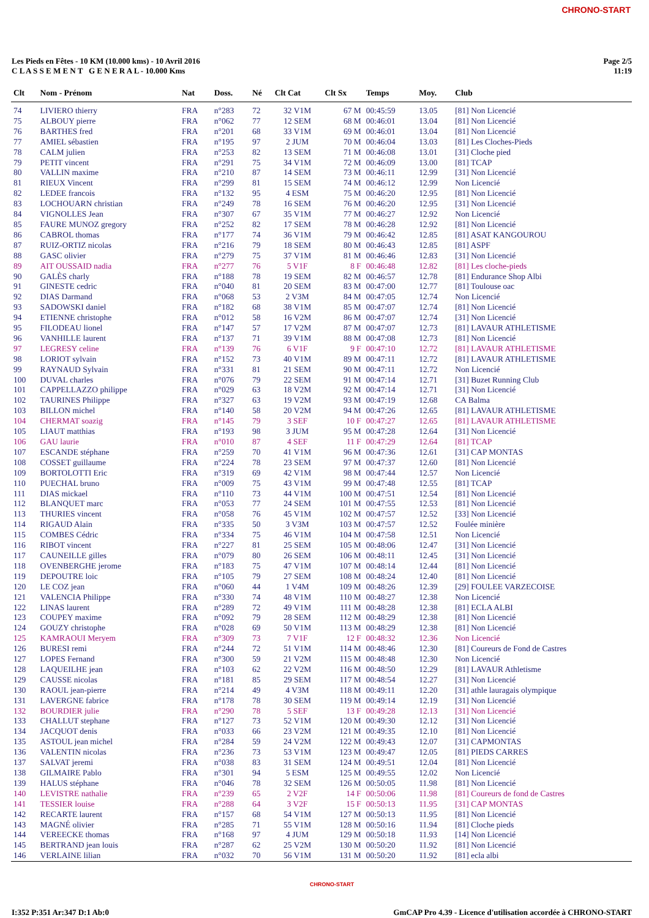CHRONO-START
Les Pieds en Fêtes - 10 KM (10.000 kms) - 10 Avril 2016
C L A S S E M E N T G E N E R A L - 10.000 Kms
Page 2/5
11:19
| Clt | Nom - Prénom | Nat | Doss. | Né | Clt Cat | Clt Sx | Temps | Moy. | Club |
| --- | --- | --- | --- | --- | --- | --- | --- | --- | --- |
| 74 | LIVIERO thierry | FRA | n°283 | 72 | 32 V1M | 67 M | 00:45:59 | 13.05 | [81] Non Licencié |
| 75 | ALBOUY pierre | FRA | n°062 | 77 | 12 SEM | 68 M | 00:46:01 | 13.04 | [81] Non Licencié |
| 76 | BARTHES fred | FRA | n°201 | 68 | 33 V1M | 69 M | 00:46:01 | 13.04 | [81] Non Licencié |
| 77 | AMIEL sébastien | FRA | n°195 | 97 | 2 JUM | 70 M | 00:46:04 | 13.03 | [81] Les Cloches-Pieds |
| 78 | CALM julien | FRA | n°253 | 82 | 13 SEM | 71 M | 00:46:08 | 13.01 | [31] Cloche pied |
| 79 | PETIT vincent | FRA | n°291 | 75 | 34 V1M | 72 M | 00:46:09 | 13.00 | [81] TCAP |
| 80 | VALLIN maxime | FRA | n°210 | 87 | 14 SEM | 73 M | 00:46:11 | 12.99 | [31] Non Licencié |
| 81 | RIEUX Vincent | FRA | n°299 | 81 | 15 SEM | 74 M | 00:46:12 | 12.99 | Non Licencié |
| 82 | LEDEE francois | FRA | n°132 | 95 | 4 ESM | 75 M | 00:46:20 | 12.95 | [81] Non Licencié |
| 83 | LOCHOUARN christian | FRA | n°249 | 78 | 16 SEM | 76 M | 00:46:20 | 12.95 | [31] Non Licencié |
| 84 | VIGNOLLES Jean | FRA | n°307 | 67 | 35 V1M | 77 M | 00:46:27 | 12.92 | Non Licencié |
| 85 | FAURE MUNOZ gregory | FRA | n°252 | 82 | 17 SEM | 78 M | 00:46:28 | 12.92 | [81] Non Licencié |
| 86 | CABROL thomas | FRA | n°177 | 74 | 36 V1M | 79 M | 00:46:42 | 12.85 | [81] ASAT KANGOUROU |
| 87 | RUIZ-ORTIZ nicolas | FRA | n°216 | 79 | 18 SEM | 80 M | 00:46:43 | 12.85 | [81] ASPF |
| 88 | GASC olivier | FRA | n°279 | 75 | 37 V1M | 81 M | 00:46:46 | 12.83 | [31] Non Licencié |
| 89 | AIT OUSSAID nadia | FRA | n°277 | 76 | 5 V1F | 8 F | 00:46:48 | 12.82 | [81] Les cloche-pieds |
| 90 | GALÈS charly | FRA | n°188 | 78 | 19 SEM | 82 M | 00:46:57 | 12.78 | [81] Endurance Shop Albi |
| 91 | GINESTE cedric | FRA | n°040 | 81 | 20 SEM | 83 M | 00:47:00 | 12.77 | [81] Toulouse oac |
| 92 | DIAS Darmand | FRA | n°068 | 53 | 2 V3M | 84 M | 00:47:05 | 12.74 | Non Licencié |
| 93 | SADOWSKI daniel | FRA | n°182 | 68 | 38 V1M | 85 M | 00:47:07 | 12.74 | [81] Non Licencié |
| 94 | ETIENNE christophe | FRA | n°012 | 58 | 16 V2M | 86 M | 00:47:07 | 12.74 | [31] Non Licencié |
| 95 | FILODEAU lionel | FRA | n°147 | 57 | 17 V2M | 87 M | 00:47:07 | 12.73 | [81] LAVAUR ATHLETISME |
| 96 | VANHILLE laurent | FRA | n°137 | 71 | 39 V1M | 88 M | 00:47:08 | 12.73 | [81] Non Licencié |
| 97 | LEGRESY celine | FRA | n°139 | 76 | 6 V1F | 9 F | 00:47:10 | 12.72 | [81] LAVAUR ATHLETISME |
| 98 | LORIOT sylvain | FRA | n°152 | 73 | 40 V1M | 89 M | 00:47:11 | 12.72 | [81] LAVAUR ATHLETISME |
| 99 | RAYNAUD Sylvain | FRA | n°331 | 81 | 21 SEM | 90 M | 00:47:11 | 12.72 | Non Licencié |
| 100 | DUVAL charles | FRA | n°076 | 79 | 22 SEM | 91 M | 00:47:14 | 12.71 | [31] Buzet Running Club |
| 101 | CAPPELLAZZO philippe | FRA | n°029 | 63 | 18 V2M | 92 M | 00:47:14 | 12.71 | [31] Non Licencié |
| 102 | TAURINES Philippe | FRA | n°327 | 63 | 19 V2M | 93 M | 00:47:19 | 12.68 | CA Balma |
| 103 | BILLON michel | FRA | n°140 | 58 | 20 V2M | 94 M | 00:47:26 | 12.65 | [81] LAVAUR ATHLETISME |
| 104 | CHERMAT soazig | FRA | n°145 | 79 | 3 SEF | 10 F | 00:47:27 | 12.65 | [81] LAVAUR ATHLETISME |
| 105 | LIAUT matthias | FRA | n°193 | 98 | 3 JUM | 95 M | 00:47:28 | 12.64 | [31] Non Licencié |
| 106 | GAU laurie | FRA | n°010 | 87 | 4 SEF | 11 F | 00:47:29 | 12.64 | [81] TCAP |
| 107 | ESCANDE stéphane | FRA | n°259 | 70 | 41 V1M | 96 M | 00:47:36 | 12.61 | [31] CAP MONTAS |
| 108 | COSSET guillaume | FRA | n°224 | 78 | 23 SEM | 97 M | 00:47:37 | 12.60 | [81] Non Licencié |
| 109 | BORTOLOTTI Eric | FRA | n°319 | 69 | 42 V1M | 98 M | 00:47:44 | 12.57 | Non Licencié |
| 110 | PUECHAL bruno | FRA | n°009 | 75 | 43 V1M | 99 M | 00:47:48 | 12.55 | [81] TCAP |
| 111 | DIAS mickael | FRA | n°110 | 73 | 44 V1M | 100 M | 00:47:51 | 12.54 | [81] Non Licencié |
| 112 | BLANQUET marc | FRA | n°053 | 77 | 24 SEM | 101 M | 00:47:55 | 12.53 | [81] Non Licencié |
| 113 | THURIES vincent | FRA | n°058 | 76 | 45 V1M | 102 M | 00:47:57 | 12.52 | [33] Non Licencié |
| 114 | RIGAUD Alain | FRA | n°335 | 50 | 3 V3M | 103 M | 00:47:57 | 12.52 | Foulée minière |
| 115 | COMBES Cédric | FRA | n°334 | 75 | 46 V1M | 104 M | 00:47:58 | 12.51 | Non Licencié |
| 116 | RIBOT vincent | FRA | n°227 | 81 | 25 SEM | 105 M | 00:48:06 | 12.47 | [31] Non Licencié |
| 117 | CAUNEILLE gilles | FRA | n°079 | 80 | 26 SEM | 106 M | 00:48:11 | 12.45 | [31] Non Licencié |
| 118 | OVENBERGHE jerome | FRA | n°183 | 75 | 47 V1M | 107 M | 00:48:14 | 12.44 | [81] Non Licencié |
| 119 | DEPOUTRE loic | FRA | n°105 | 79 | 27 SEM | 108 M | 00:48:24 | 12.40 | [81] Non Licencié |
| 120 | LE COZ jean | FRA | n°060 | 44 | 1 V4M | 109 M | 00:48:26 | 12.39 | [29] FOULEE VARZECOISE |
| 121 | VALENCIA Philippe | FRA | n°330 | 74 | 48 V1M | 110 M | 00:48:27 | 12.38 | Non Licencié |
| 122 | LINAS laurent | FRA | n°289 | 72 | 49 V1M | 111 M | 00:48:28 | 12.38 | [81] ECLA ALBI |
| 123 | COUPEY maxime | FRA | n°092 | 79 | 28 SEM | 112 M | 00:48:29 | 12.38 | [81] Non Licencié |
| 124 | GOUZY christophe | FRA | n°028 | 69 | 50 V1M | 113 M | 00:48:29 | 12.38 | [81] Non Licencié |
| 125 | KAMRAOUI Meryem | FRA | n°309 | 73 | 7 V1F | 12 F | 00:48:32 | 12.36 | Non Licencié |
| 126 | BURESI remi | FRA | n°244 | 72 | 51 V1M | 114 M | 00:48:46 | 12.30 | [81] Coureurs de Fond de Castres |
| 127 | LOPES Fernand | FRA | n°300 | 59 | 21 V2M | 115 M | 00:48:48 | 12.30 | Non Licencié |
| 128 | LAQUEILHE jean | FRA | n°103 | 62 | 22 V2M | 116 M | 00:48:50 | 12.29 | [81] LAVAUR Athletisme |
| 129 | CAUSSE nicolas | FRA | n°181 | 85 | 29 SEM | 117 M | 00:48:54 | 12.27 | [31] Non Licencié |
| 130 | RAOUL jean-pierre | FRA | n°214 | 49 | 4 V3M | 118 M | 00:49:11 | 12.20 | [31] athle lauragais olympique |
| 131 | LAVERGNE fabrice | FRA | n°178 | 78 | 30 SEM | 119 M | 00:49:14 | 12.19 | [31] Non Licencié |
| 132 | BOURDIER julie | FRA | n°290 | 78 | 5 SEF | 13 F | 00:49:28 | 12.13 | [31] Non Licencié |
| 133 | CHALLUT stephane | FRA | n°127 | 73 | 52 V1M | 120 M | 00:49:30 | 12.12 | [31] Non Licencié |
| 134 | JACQUOT denis | FRA | n°033 | 66 | 23 V2M | 121 M | 00:49:35 | 12.10 | [81] Non Licencié |
| 135 | ASTOUL jean michel | FRA | n°284 | 59 | 24 V2M | 122 M | 00:49:43 | 12.07 | [31] CAPMONTAS |
| 136 | VALENTIN nicolas | FRA | n°236 | 73 | 53 V1M | 123 M | 00:49:47 | 12.05 | [81] PIEDS CARRES |
| 137 | SALVAT jeremi | FRA | n°038 | 83 | 31 SEM | 124 M | 00:49:51 | 12.04 | [81] Non Licencié |
| 138 | GILMAIRE Pablo | FRA | n°301 | 94 | 5 ESM | 125 M | 00:49:55 | 12.02 | Non Licencié |
| 139 | HALUS stéphane | FRA | n°046 | 78 | 32 SEM | 126 M | 00:50:05 | 11.98 | [81] Non Licencié |
| 140 | LEVISTRE nathalie | FRA | n°239 | 65 | 2 V2F | 14 F | 00:50:06 | 11.98 | [81] Coureurs de fond de Castres |
| 141 | TESSIER louise | FRA | n°288 | 64 | 3 V2F | 15 F | 00:50:13 | 11.95 | [31] CAP MONTAS |
| 142 | RECARTE laurent | FRA | n°157 | 68 | 54 V1M | 127 M | 00:50:13 | 11.95 | [81] Non Licencié |
| 143 | MAGNÉ olivier | FRA | n°285 | 71 | 55 V1M | 128 M | 00:50:16 | 11.94 | [81] Cloche pieds |
| 144 | VEREECKE thomas | FRA | n°168 | 97 | 4 JUM | 129 M | 00:50:18 | 11.93 | [14] Non Licencié |
| 145 | BERTRAND jean louis | FRA | n°287 | 62 | 25 V2M | 130 M | 00:50:20 | 11.92 | [81] Non Licencié |
| 146 | VERLAINE lilian | FRA | n°032 | 70 | 56 V1M | 131 M | 00:50:20 | 11.92 | [81] ecla albi |
CHRONO-START
I:352 P:351 Ar:347 D:1 Ab:0 GmCAP Pro 4.39 - Licence d'utilisation accordée à CHRONO-START